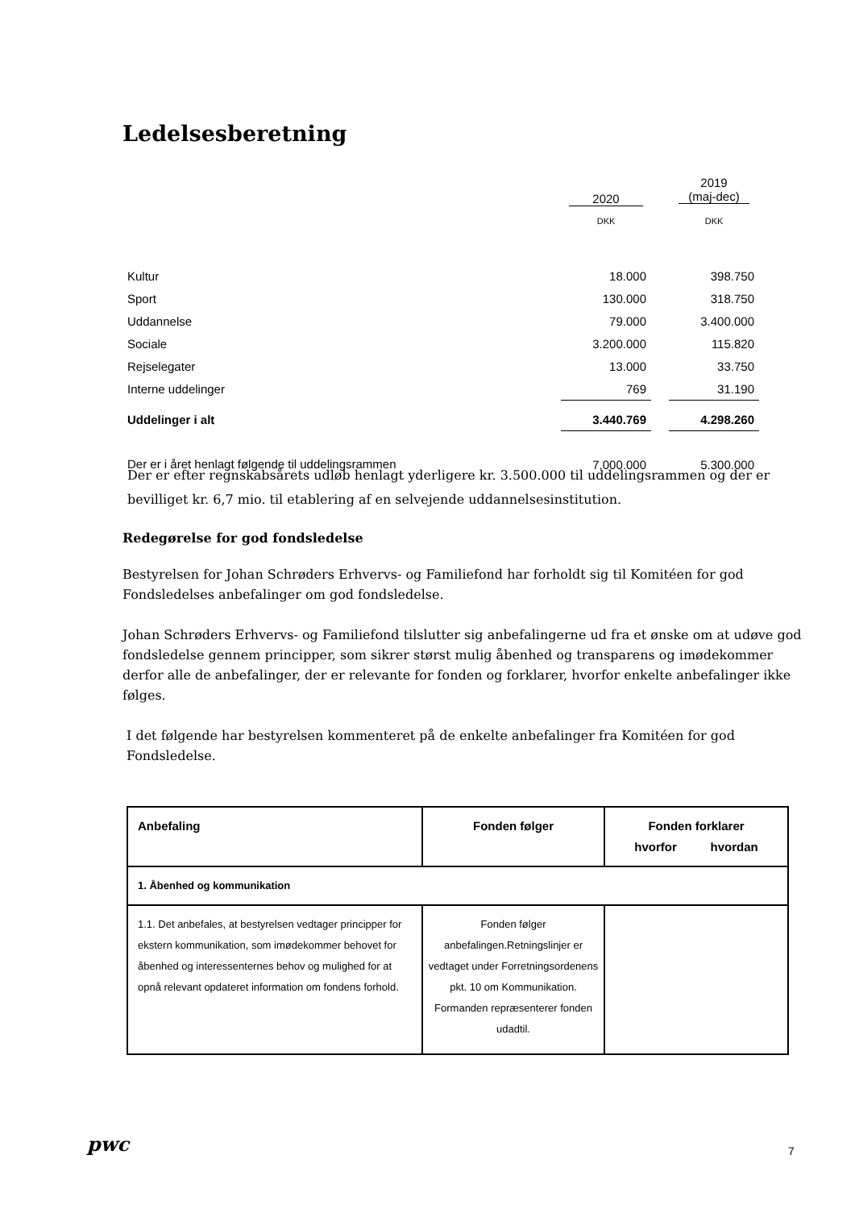Ledelsesberetning
| | 2020 | | 2019 (maj-dec) |
| | DKK | | DKK |
| Kultur | 18.000 | | 398.750 |
| Sport | 130.000 | | 318.750 |
| Uddannelse | 79.000 | | 3.400.000 |
| Sociale | 3.200.000 | | 115.820 |
| Rejselegater | 13.000 | | 33.750 |
| Interne uddelinger | 769 | | 31.190 |
| Uddelinger i alt | 3.440.769 | | 4.298.260 |
| Der er i året henlagt følgende til uddelingsrammen | 7.000.000 | | 5.300.000 |
Der er efter regnskabsårets udløb henlagt yderligere kr. 3.500.000 til uddelingsrammen og der er bevilliget kr. 6,7 mio. til etablering af en selvejende uddannelsesinstitution.
Redegørelse for god fondsledelse
Bestyrelsen for Johan Schrøders Erhvervs- og Familiefond har forholdt sig til Komitéen for god Fondsledelses anbefalinger om god fondsledelse.
Johan Schrøders Erhvervs- og Familiefond tilslutter sig anbefalingerne ud fra et ønske om at udøve god fondsledelse gennem principper, som sikrer størst mulig åbenhed og transparens og imødekommer derfor alle de anbefalinger, der er relevante for fonden og forklarer, hvorfor enkelte anbefalinger ikke følges.
I det følgende har bestyrelsen kommenteret på de enkelte anbefalinger fra Komitéen for god Fondsledelse.
| Anbefaling | Fonden følger | Fonden forklarer hvorfor hvordan |
| --- | --- | --- |
| 1. Åbenhed og kommunikation | | |
| 1.1. Det anbefales, at bestyrelsen vedtager principper for ekstern kommunikation, som imødekommer behovet for åbenhed og interessenternes behov og mulighed for at opnå relevant opdateret information om fondens forhold. | Fonden følger anbefalingen.Retningslinjer er vedtaget under Forretningsordenens pkt. 10 om Kommunikation. Formanden repræsenterer fonden udadtil. | |
pwc 7